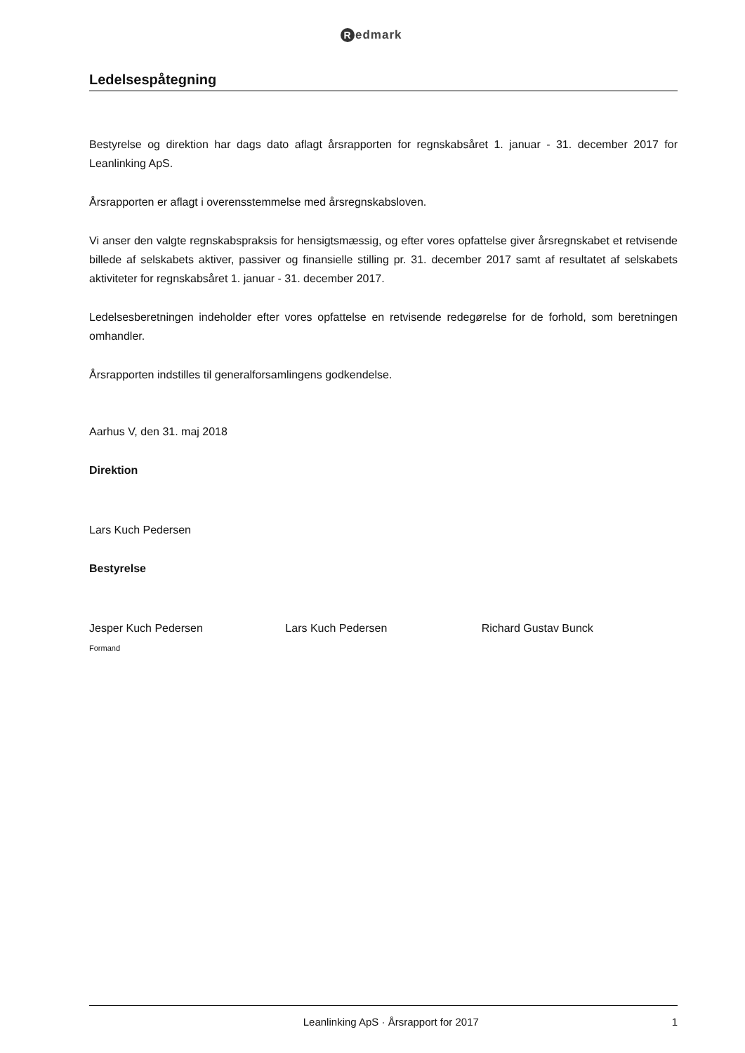Redmark
Ledelsespåtegning
Bestyrelse og direktion har dags dato aflagt årsrapporten for regnskabsåret 1. januar - 31. december 2017 for Leanlinking ApS.
Årsrapporten er aflagt i overensstemmelse med årsregnskabsloven.
Vi anser den valgte regnskabspraksis for hensigtsmæssig, og efter vores opfattelse giver årsregnskabet et retvisende billede af selskabets aktiver, passiver og finansielle stilling pr. 31. december 2017 samt af resultatet af selskabets aktiviteter for regnskabsåret 1. januar - 31. december 2017.
Ledelsesberetningen indeholder efter vores opfattelse en retvisende redegørelse for de forhold, som beretningen omhandler.
Årsrapporten indstilles til generalforsamlingens godkendelse.
Aarhus V, den 31. maj 2018
Direktion
Lars Kuch Pedersen
Bestyrelse
Jesper Kuch Pedersen
Formand
Lars Kuch Pedersen Richard Gustav Bunck
Leanlinking ApS · Årsrapport for 2017 1